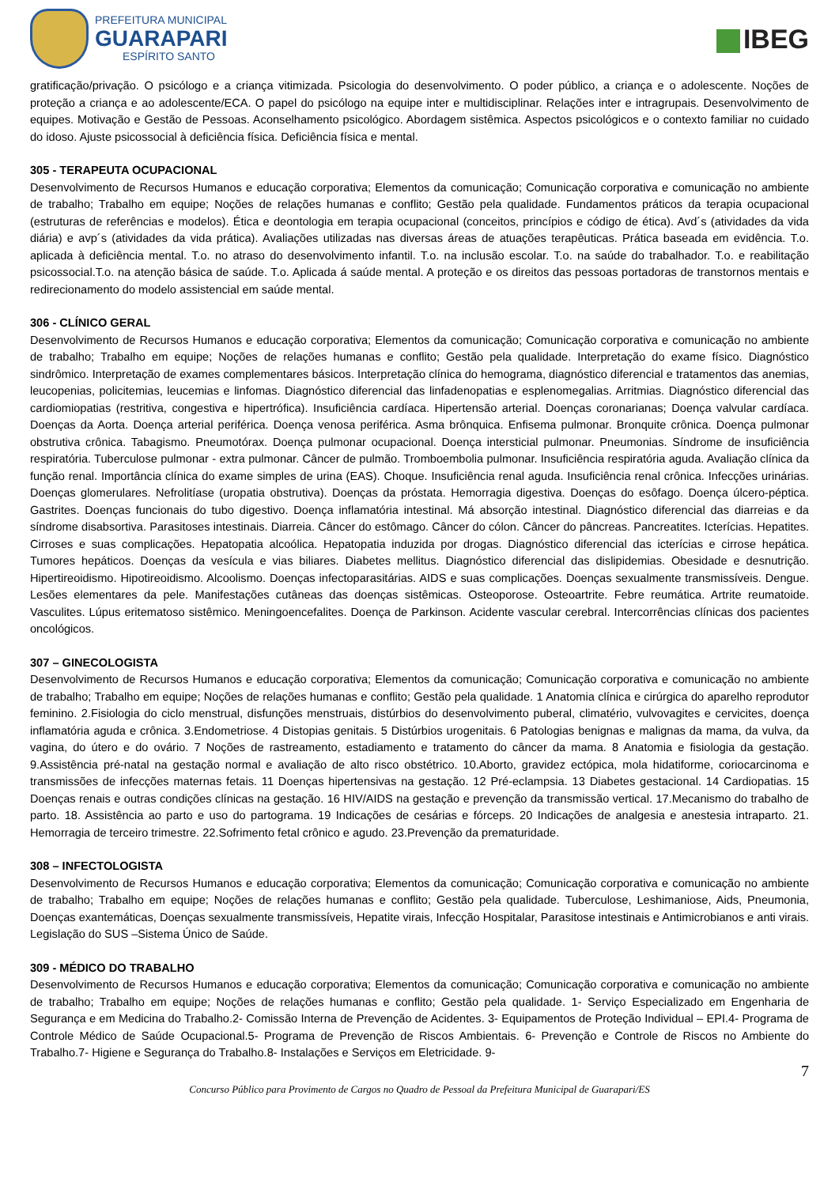PREFEITURA MUNICIPAL
GUARAPARI
ESPÍRITO SANTO
IBEG
gratificação/privação. O psicólogo e a criança vitimizada. Psicologia do desenvolvimento. O poder público, a criança e o adolescente. Noções de proteção a criança e ao adolescente/ECA. O papel do psicólogo na equipe inter e multidisciplinar. Relações inter e intragrupais. Desenvolvimento de equipes. Motivação e Gestão de Pessoas. Aconselhamento psicológico. Abordagem sistêmica. Aspectos psicológicos e o contexto familiar no cuidado do idoso. Ajuste psicossocial à deficiência física. Deficiência física e mental.
305 - TERAPEUTA OCUPACIONAL
Desenvolvimento de Recursos Humanos e educação corporativa; Elementos da comunicação; Comunicação corporativa e comunicação no ambiente de trabalho; Trabalho em equipe; Noções de relações humanas e conflito; Gestão pela qualidade. Fundamentos práticos da terapia ocupacional (estruturas de referências e modelos). Ética e deontologia em terapia ocupacional (conceitos, princípios e código de ética). Avd´s (atividades da vida diária) e avp´s (atividades da vida prática). Avaliações utilizadas nas diversas áreas de atuações terapêuticas. Prática baseada em evidência. T.o. aplicada à deficiência mental. T.o. no atraso do desenvolvimento infantil. T.o. na inclusão escolar. T.o. na saúde do trabalhador. T.o. e reabilitação psicossocial.T.o. na atenção básica de saúde. T.o. Aplicada á saúde mental. A proteção e os direitos das pessoas portadoras de transtornos mentais e redirecionamento do modelo assistencial em saúde mental.
306 - CLÍNICO GERAL
Desenvolvimento de Recursos Humanos e educação corporativa; Elementos da comunicação; Comunicação corporativa e comunicação no ambiente de trabalho; Trabalho em equipe; Noções de relações humanas e conflito; Gestão pela qualidade. Interpretação do exame físico. Diagnóstico sindrômico. Interpretação de exames complementares básicos. Interpretação clínica do hemograma, diagnóstico diferencial e tratamentos das anemias, leucopenias, policitemias, leucemias e linfomas. Diagnóstico diferencial das linfadenopatias e esplenomegalias. Arritmias. Diagnóstico diferencial das cardiomiopatias (restritiva, congestiva e hipertrófica). Insuficiência cardíaca. Hipertensão arterial. Doenças coronarianas; Doença valvular cardíaca. Doenças da Aorta. Doença arterial periférica. Doença venosa periférica. Asma brônquica. Enfisema pulmonar. Bronquite crônica. Doença pulmonar obstrutiva crônica. Tabagismo. Pneumotórax. Doença pulmonar ocupacional. Doença intersticial pulmonar. Pneumonias. Síndrome de insuficiência respiratória. Tuberculose pulmonar - extra pulmonar. Câncer de pulmão. Tromboembolia pulmonar. Insuficiência respiratória aguda. Avaliação clínica da função renal. Importância clínica do exame simples de urina (EAS). Choque. Insuficiência renal aguda. Insuficiência renal crônica. Infecções urinárias. Doenças glomerulares. Nefrolitíase (uropatia obstrutiva). Doenças da próstata. Hemorragia digestiva. Doenças do esôfago. Doença úlcero-péptica. Gastrites. Doenças funcionais do tubo digestivo. Doença inflamatória intestinal. Má absorção intestinal. Diagnóstico diferencial das diarreias e da síndrome disabsortiva. Parasitoses intestinais. Diarreia. Câncer do estômago. Câncer do cólon. Câncer do pâncreas. Pancreatites. Icterícias. Hepatites. Cirroses e suas complicações. Hepatopatia alcoólica. Hepatopatia induzida por drogas. Diagnóstico diferencial das icterícias e cirrose hepática. Tumores hepáticos. Doenças da vesícula e vias biliares. Diabetes mellitus. Diagnóstico diferencial das dislipidemias. Obesidade e desnutrição. Hipertireoidismo. Hipotireoidismo. Alcoolismo. Doenças infectoparasitárias. AIDS e suas complicações. Doenças sexualmente transmissíveis. Dengue. Lesões elementares da pele. Manifestações cutâneas das doenças sistêmicas. Osteoporose. Osteoartrite. Febre reumática. Artrite reumatoide. Vasculites. Lúpus eritematoso sistêmico. Meningoencefalites. Doença de Parkinson. Acidente vascular cerebral. Intercorrências clínicas dos pacientes oncológicos.
307 – GINECOLOGISTA
Desenvolvimento de Recursos Humanos e educação corporativa; Elementos da comunicação; Comunicação corporativa e comunicação no ambiente de trabalho; Trabalho em equipe; Noções de relações humanas e conflito; Gestão pela qualidade. 1 Anatomia clínica e cirúrgica do aparelho reprodutor feminino. 2.Fisiologia do ciclo menstrual, disfunções menstruais, distúrbios do desenvolvimento puberal, climatério, vulvovagites e cervicites, doença inflamatória aguda e crônica. 3.Endometriose. 4 Distopias genitais. 5 Distúrbios urogenitais. 6 Patologias benignas e malignas da mama, da vulva, da vagina, do útero e do ovário. 7 Noções de rastreamento, estadiamento e tratamento do câncer da mama. 8 Anatomia e fisiologia da gestação. 9.Assistência pré-natal na gestação normal e avaliação de alto risco obstétrico. 10.Aborto, gravidez ectópica, mola hidatiforme, coriocarcinoma e transmissões de infecções maternas fetais. 11 Doenças hipertensivas na gestação. 12 Pré-eclampsia. 13 Diabetes gestacional. 14 Cardiopatias. 15 Doenças renais e outras condições clínicas na gestação. 16 HIV/AIDS na gestação e prevenção da transmissão vertical. 17.Mecanismo do trabalho de parto. 18. Assistência ao parto e uso do partograma. 19 Indicações de cesárias e fórceps. 20 Indicações de analgesia e anestesia intraparto. 21. Hemorragia de terceiro trimestre. 22.Sofrimento fetal crônico e agudo. 23.Prevenção da prematuridade.
308 – INFECTOLOGISTA
Desenvolvimento de Recursos Humanos e educação corporativa; Elementos da comunicação; Comunicação corporativa e comunicação no ambiente de trabalho; Trabalho em equipe; Noções de relações humanas e conflito; Gestão pela qualidade. Tuberculose, Leshimaniose, Aids, Pneumonia, Doenças exantemáticas, Doenças sexualmente transmissíveis, Hepatite virais, Infecção Hospitalar, Parasitose intestinais e Antimicrobianos e anti virais. Legislação do SUS –Sistema Único de Saúde.
309 - MÉDICO DO TRABALHO
Desenvolvimento de Recursos Humanos e educação corporativa; Elementos da comunicação; Comunicação corporativa e comunicação no ambiente de trabalho; Trabalho em equipe; Noções de relações humanas e conflito; Gestão pela qualidade. 1- Serviço Especializado em Engenharia de Segurança e em Medicina do Trabalho.2- Comissão Interna de Prevenção de Acidentes. 3- Equipamentos de Proteção Individual – EPI.4- Programa de Controle Médico de Saúde Ocupacional.5- Programa de Prevenção de Riscos Ambientais. 6- Prevenção e Controle de Riscos no Ambiente do Trabalho.7- Higiene e Segurança do Trabalho.8- Instalações e Serviços em Eletricidade. 9-
7
Concurso Público para Provimento de Cargos no Quadro de Pessoal da Prefeitura Municipal de Guarapari/ES